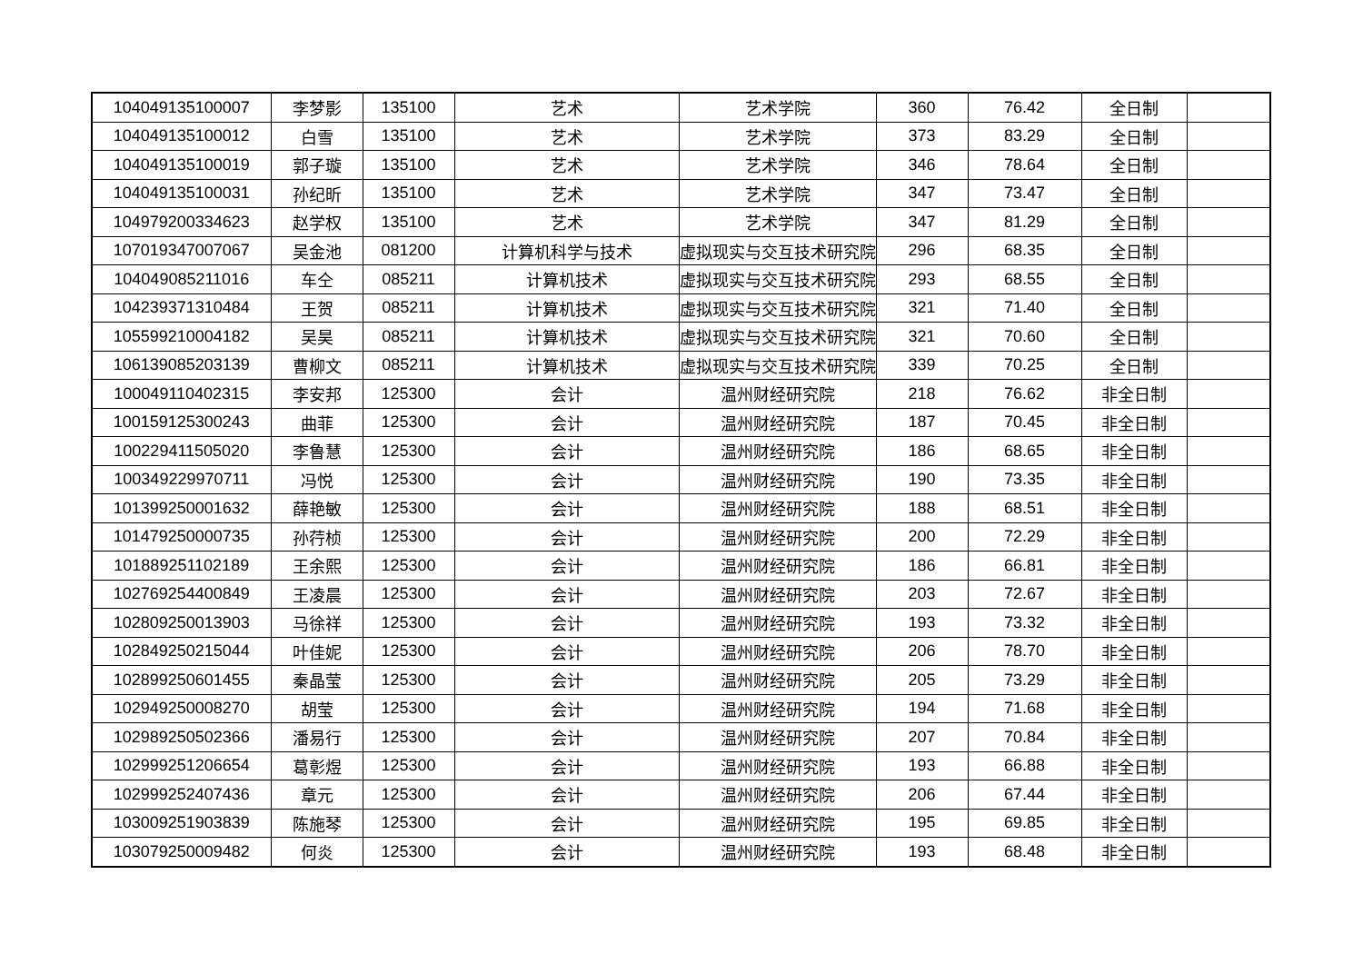| 104049135100007 | 李梦影 | 135100 | 艺术 | 艺术学院 | 360 | 76.42 | 全日制 | |
| 104049135100012 | 白雪 | 135100 | 艺术 | 艺术学院 | 373 | 83.29 | 全日制 | |
| 104049135100019 | 郭子璇 | 135100 | 艺术 | 艺术学院 | 346 | 78.64 | 全日制 | |
| 104049135100031 | 孙纪昕 | 135100 | 艺术 | 艺术学院 | 347 | 73.47 | 全日制 | |
| 104979200334623 | 赵学权 | 135100 | 艺术 | 艺术学院 | 347 | 81.29 | 全日制 | |
| 107019347007067 | 吴金池 | 081200 | 计算机科学与技术 | 虚拟现实与交互技术研究院 | 296 | 68.35 | 全日制 | |
| 104049085211016 | 车仝 | 085211 | 计算机技术 | 虚拟现实与交互技术研究院 | 293 | 68.55 | 全日制 | |
| 104239371310484 | 王贺 | 085211 | 计算机技术 | 虚拟现实与交互技术研究院 | 321 | 71.40 | 全日制 | |
| 105599210004182 | 吴昊 | 085211 | 计算机技术 | 虚拟现实与交互技术研究院 | 321 | 70.60 | 全日制 | |
| 106139085203139 | 曹柳文 | 085211 | 计算机技术 | 虚拟现实与交互技术研究院 | 339 | 70.25 | 全日制 | |
| 100049110402315 | 李安邦 | 125300 | 会计 | 温州财经研究院 | 218 | 76.62 | 非全日制 | |
| 100159125300243 | 曲菲 | 125300 | 会计 | 温州财经研究院 | 187 | 70.45 | 非全日制 | |
| 100229411505020 | 李鲁慧 | 125300 | 会计 | 温州财经研究院 | 186 | 68.65 | 非全日制 | |
| 100349229970711 | 冯悦 | 125300 | 会计 | 温州财经研究院 | 190 | 73.35 | 非全日制 | |
| 101399250001632 | 薛艳敏 | 125300 | 会计 | 温州财经研究院 | 188 | 68.51 | 非全日制 | |
| 101479250000735 | 孙荇桢 | 125300 | 会计 | 温州财经研究院 | 200 | 72.29 | 非全日制 | |
| 101889251102189 | 王余熙 | 125300 | 会计 | 温州财经研究院 | 186 | 66.81 | 非全日制 | |
| 102769254400849 | 王凌晨 | 125300 | 会计 | 温州财经研究院 | 203 | 72.67 | 非全日制 | |
| 102809250013903 | 马徐祥 | 125300 | 会计 | 温州财经研究院 | 193 | 73.32 | 非全日制 | |
| 102849250215044 | 叶佳妮 | 125300 | 会计 | 温州财经研究院 | 206 | 78.70 | 非全日制 | |
| 102899250601455 | 秦晶莹 | 125300 | 会计 | 温州财经研究院 | 205 | 73.29 | 非全日制 | |
| 102949250008270 | 胡莹 | 125300 | 会计 | 温州财经研究院 | 194 | 71.68 | 非全日制 | |
| 102989250502366 | 潘易行 | 125300 | 会计 | 温州财经研究院 | 207 | 70.84 | 非全日制 | |
| 102999251206654 | 葛彰煜 | 125300 | 会计 | 温州财经研究院 | 193 | 66.88 | 非全日制 | |
| 102999252407436 | 章元 | 125300 | 会计 | 温州财经研究院 | 206 | 67.44 | 非全日制 | |
| 103009251903839 | 陈施琴 | 125300 | 会计 | 温州财经研究院 | 195 | 69.85 | 非全日制 | |
| 103079250009482 | 何炎 | 125300 | 会计 | 温州财经研究院 | 193 | 68.48 | 非全日制 | |